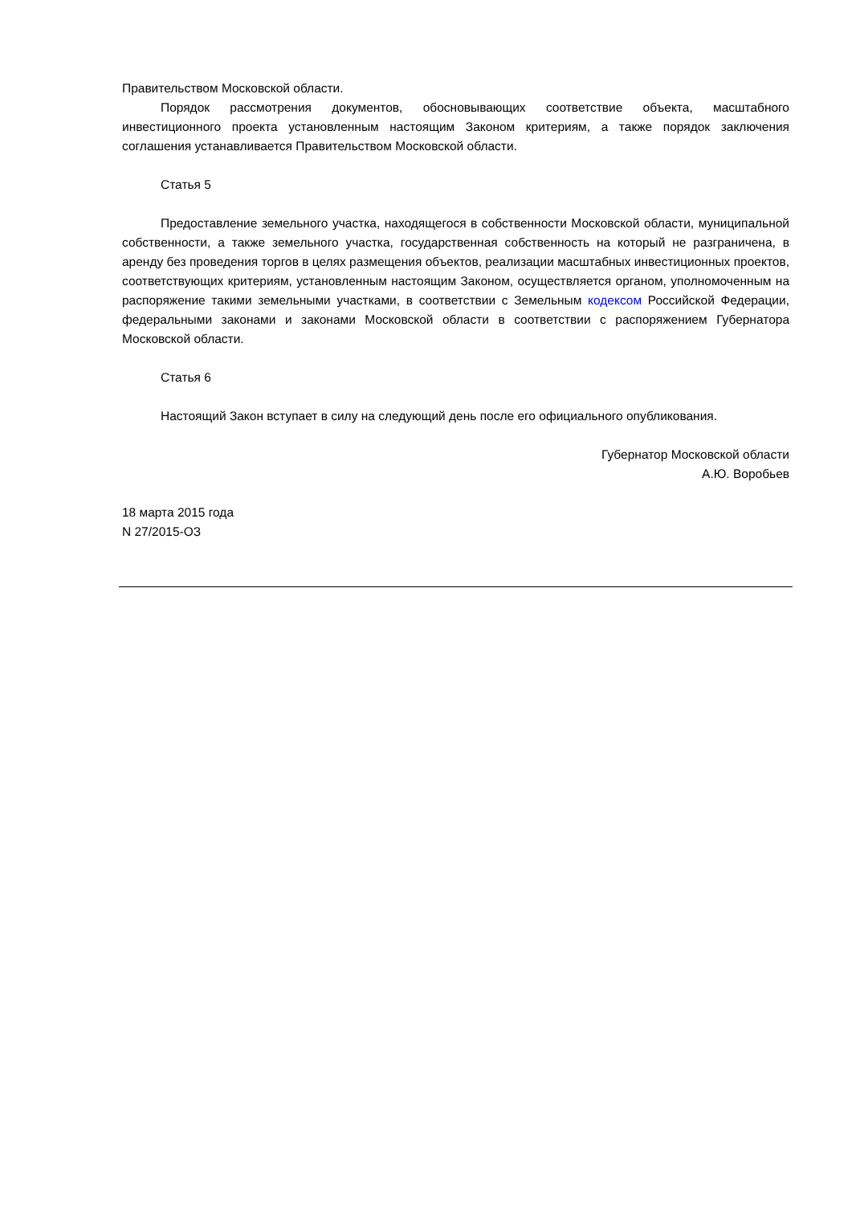Правительством Московской области.
Порядок рассмотрения документов, обосновывающих соответствие объекта, масштабного инвестиционного проекта установленным настоящим Законом критериям, а также порядок заключения соглашения устанавливается Правительством Московской области.
Статья 5
Предоставление земельного участка, находящегося в собственности Московской области, муниципальной собственности, а также земельного участка, государственная собственность на который не разграничена, в аренду без проведения торгов в целях размещения объектов, реализации масштабных инвестиционных проектов, соответствующих критериям, установленным настоящим Законом, осуществляется органом, уполномоченным на распоряжение такими земельными участками, в соответствии с Земельным кодексом Российской Федерации, федеральными законами и законами Московской области в соответствии с распоряжением Губернатора Московской области.
Статья 6
Настоящий Закон вступает в силу на следующий день после его официального опубликования.
Губернатор Московской области
А.Ю. Воробьев
18 марта 2015 года
N 27/2015-ОЗ